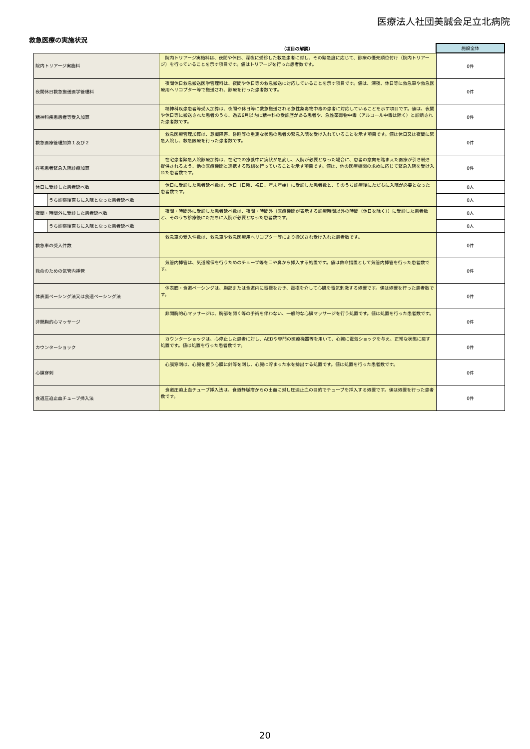医療法人社団美誠会足立北病院
救急医療の実施状況
| | | （項目の解説） | 施設全体 |
| --- | --- | --- | --- |
| 院内トリアージ実施料 | | 院内トリアージ実施料は、夜間や休日、深夜に受診した救急患者に対し、その緊急度に応じて、診療の優先順位付け（院内トリアージ）を行っていることを示す項目です。値はトリアージを行った患者数です。 | 0件 |
| 夜間休日救急搬送医学管理料 | | 夜間休日救急搬送医学管理料は、夜間や休日等の救急搬送に対応していることを示す項目です。値は、深夜、休日等に救急車や救急医療用ヘリコプター等で搬送され、診療を行った患者数です。 | 0件 |
| 精神科疾患患者等受入加算 | | 精神科疾患患者等受入加算は、夜間や休日等に救急搬送される急性薬毒物中毒の患者に対応していることを示す項目です。値は、夜間や休日等に搬送された患者のうち、過去6月以内に精神科の受診歴がある患者や、急性薬毒物中毒（アルコール中毒は除く）と診断された患者数です。 | 0件 |
| 救急医療管理加算１及び２ | | 救急医療管理加算は、意識障害、昏睡等の重篤な状態の患者の緊急入院を受け入れていることを示す項目です。値は休日又は夜間に緊急入院し、救急医療を行った患者数です。 | 0件 |
| 在宅患者緊急入院診療加算 | | 在宅患者緊急入院診療加算は、在宅での療養中に病状が急変し、入院が必要となった場合に、患者の意向を踏まえた医療が引き続き提供されるよう、他の医療機関と連携する取組を行っていることを示す項目です。値は、他の医療機関の求めに応じて緊急入院を受け入れた患者数です。 | 0件 |
| 休日に受診した患者延べ数 | | 休日に受診した患者延べ数は、休日（日曜、祝日、年末年始）に受診した患者数と、そのうち診療後にただちに入院が必要となった患者数です。 | 0人 |
| | うち診察後直ちに入院となった患者延べ数 | | 0人 |
| 夜間・時間外に受診した患者延べ数 | | 夜間・時間外に受診した患者延べ数は、夜間・時間外（医療機関が表示する診療時間以外の時間（休日を除く））に受診した患者数と、そのうち診療後にただちに入院が必要となった患者数です。 | 0人 |
| | うち診察後直ちに入院となった患者延べ数 | | 0人 |
| 救急車の受入件数 | | 救急車の受入件数は、救急車や救急医療用ヘリコプター等により搬送され受け入れた患者数です。 | 0件 |
| 救命のための気管内挿管 | | 気管内挿管は、気道確保を行うためのチューブ等を口や鼻から挿入する処置です。値は救命措置として気管内挿管を行った患者数です。 | 0件 |
| 体表面ペーシング法又は食道ペーシング法 | | 体表面・食道ペーシングは、胸部または食道内に電極をおき、電極を介して心臓を電気刺激する処置です。値は処置を行った患者数です。 | 0件 |
| 非開胸的心マッサージ | | 非開胸的心マッサージは、胸部を開く等の手術を伴わない、一般的な心臓マッサージを行う処置です。値は処置を行った患者数です。 | 0件 |
| カウンターショック | | カウンターショックは、心停止した患者に対し、AEDや専門の医療機器等を用いて、心臓に電気ショックを与え、正常な状態に戻す処置です。値は処置を行った患者数です。 | 0件 |
| 心膜穿刺 | | 心膜穿刺は、心臓を覆う心膜に針等を刺し、心臓に貯まった水を排出する処置です。値は処置を行った患者数です。 | 0件 |
| 食道圧迫止血チューブ挿入法 | | 食道圧迫止血チューブ挿入法は、食道静脈瘤からの出血に対し圧迫止血の目的でチューブを挿入する処置です。値は処置を行った患者数です。 | 0件 |
20